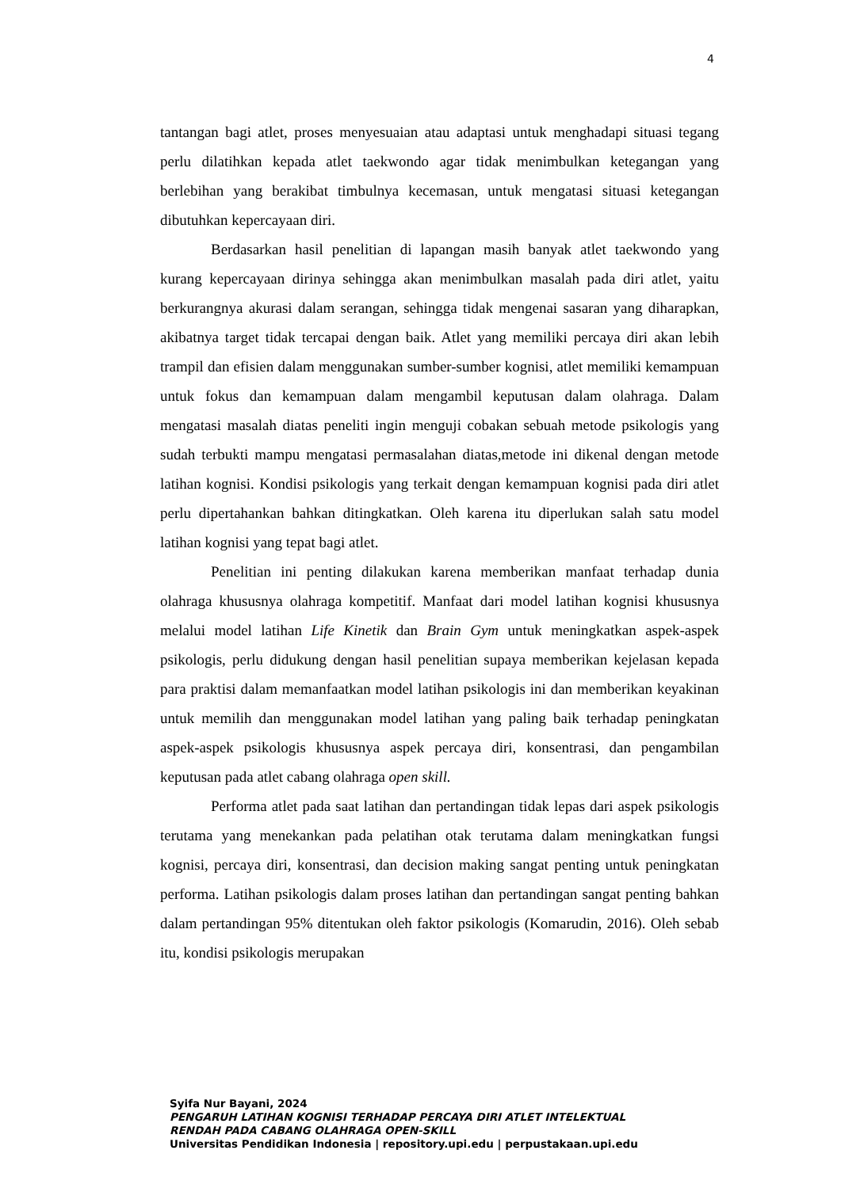4
tantangan bagi atlet, proses menyesuaian atau adaptasi untuk menghadapi situasi tegang perlu dilatihkan kepada atlet taekwondo agar tidak menimbulkan ketegangan yang berlebihan yang berakibat timbulnya kecemasan, untuk mengatasi situasi ketegangan dibutuhkan kepercayaan diri.
Berdasarkan hasil penelitian di lapangan masih banyak atlet taekwondo yang kurang kepercayaan dirinya sehingga akan menimbulkan masalah pada diri atlet, yaitu berkurangnya akurasi dalam serangan, sehingga tidak mengenai sasaran yang diharapkan, akibatnya target tidak tercapai dengan baik. Atlet yang memiliki percaya diri akan lebih trampil dan efisien dalam menggunakan sumber-sumber kognisi, atlet memiliki kemampuan untuk fokus dan kemampuan dalam mengambil keputusan dalam olahraga. Dalam mengatasi masalah diatas peneliti ingin menguji cobakan sebuah metode psikologis yang sudah terbukti mampu mengatasi permasalahan diatas,metode ini dikenal dengan metode latihan kognisi. Kondisi psikologis yang terkait dengan kemampuan kognisi pada diri atlet perlu dipertahankan bahkan ditingkatkan. Oleh karena itu diperlukan salah satu model latihan kognisi yang tepat bagi atlet.
Penelitian ini penting dilakukan karena memberikan manfaat terhadap dunia olahraga khususnya olahraga kompetitif. Manfaat dari model latihan kognisi khususnya melalui model latihan Life Kinetik dan Brain Gym untuk meningkatkan aspek-aspek psikologis, perlu didukung dengan hasil penelitian supaya memberikan kejelasan kepada para praktisi dalam memanfaatkan model latihan psikologis ini dan memberikan keyakinan untuk memilih dan menggunakan model latihan yang paling baik terhadap peningkatan aspek-aspek psikologis khususnya aspek percaya diri, konsentrasi, dan pengambilan keputusan pada atlet cabang olahraga open skill.
Performa atlet pada saat latihan dan pertandingan tidak lepas dari aspek psikologis terutama yang menekankan pada pelatihan otak terutama dalam meningkatkan fungsi kognisi, percaya diri, konsentrasi, dan decision making sangat penting untuk peningkatan performa. Latihan psikologis dalam proses latihan dan pertandingan sangat penting bahkan dalam pertandingan 95% ditentukan oleh faktor psikologis (Komarudin, 2016). Oleh sebab itu, kondisi psikologis merupakan
Syifa Nur Bayani, 2024
PENGARUH LATIHAN KOGNISI TERHADAP PERCAYA DIRI ATLET INTELEKTUAL
RENDAH PADA CABANG OLAHRAGA OPEN-SKILL
Universitas Pendidikan Indonesia | repository.upi.edu | perpustakaan.upi.edu